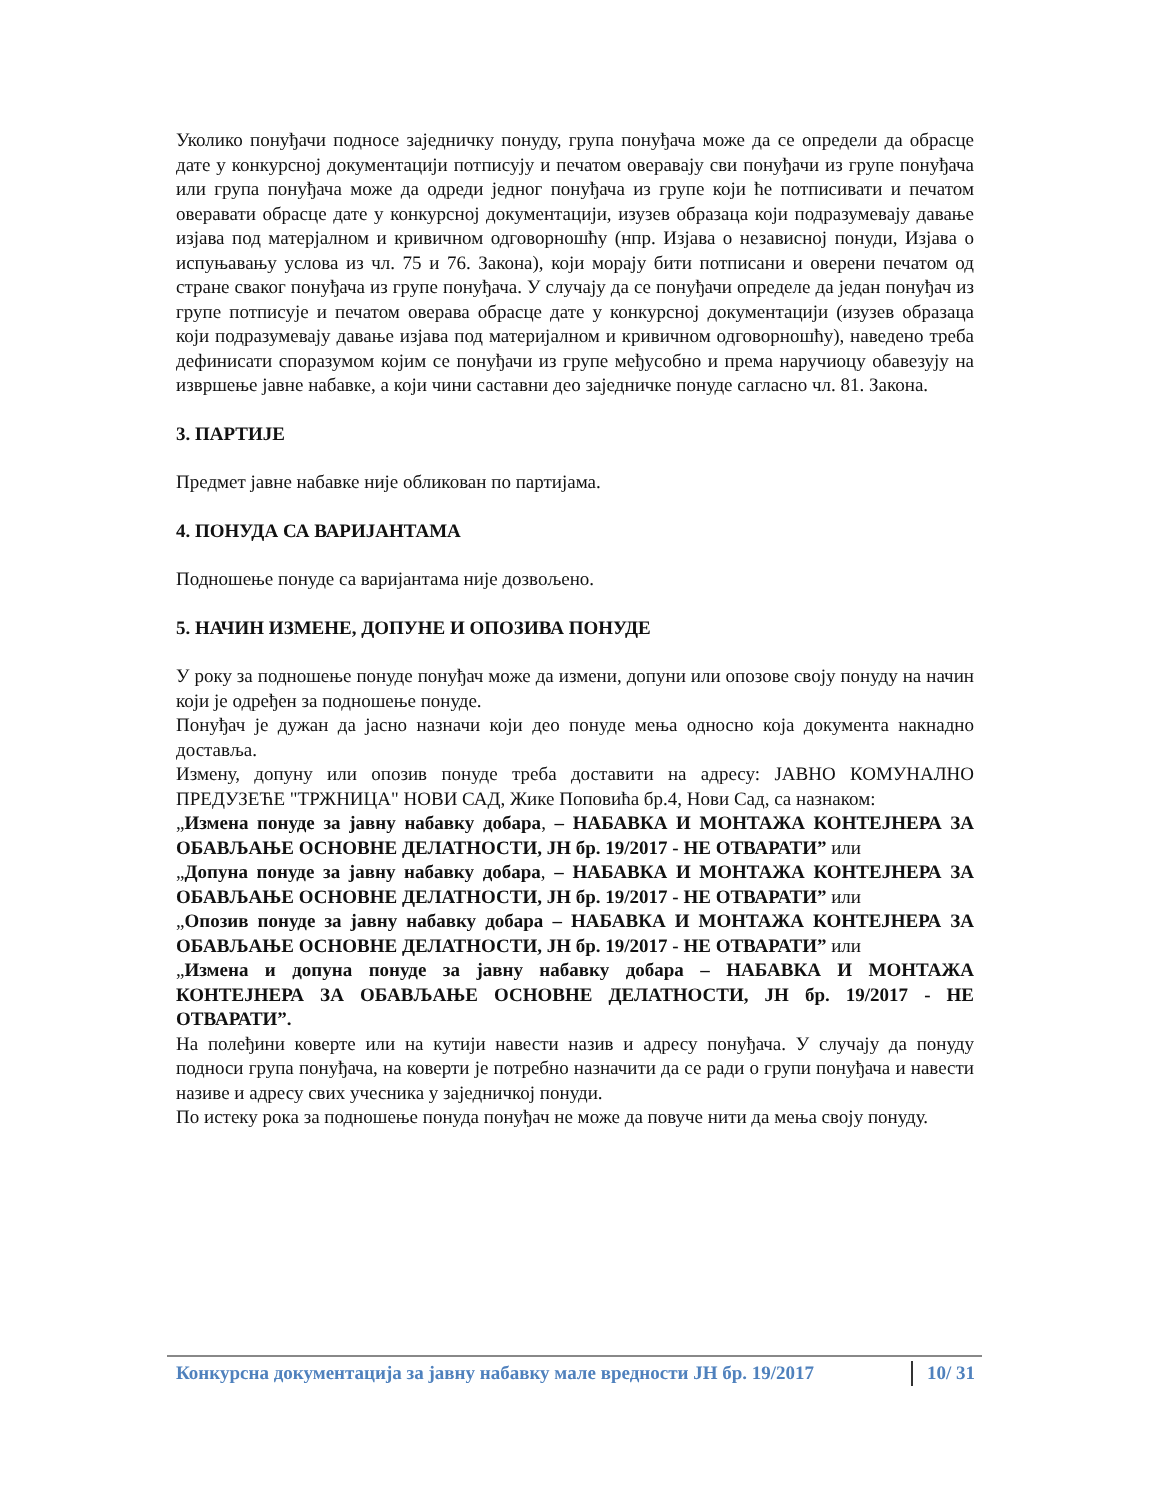Уколико понуђачи подносе заједничку понуду, група понуђача може да се определи да обрасце дате у конкурсној документацији потписују и печатом оверавају сви понуђачи из групе понуђача или група понуђача може да одреди једног понуђача из групе који ће потписивати и печатом оверавати обрасце дате у конкурсној документацији, изузев образаца који подразумевају давање изјава под матерјалном и кривичном одговорношћу (нпр. Изјава о независној понуди, Изјава о испуњавању услова из чл. 75 и 76. Закона), који морају бити потписани и оверени печатом од стране сваког понуђача из групе понуђача. У случају да се понуђачи определе да један понуђач из групе потписује и печатом оверава обрасце дате у конкурсној документацији (изузев образаца који подразумевају давање изјава под материјалном и кривичном одговорношћу), наведено треба дефинисати споразумом којим се понуђачи из групе међусобно и према наручиоцу обавезују на извршење јавне набавке, а који чини саставни део заједничке понуде сагласно чл. 81. Закона.
3. ПАРТИЈЕ
Предмет јавне набавке није обликован по партијама.
4. ПОНУДА СА ВАРИЈАНТАМА
Подношење понуде са варијантама није дозвољено.
5. НАЧИН ИЗМЕНЕ, ДОПУНЕ И ОПОЗИВА ПОНУДЕ
У року за подношење понуде понуђач може да измени, допуни или опозове своју понуду на начин који је одређен за подношење понуде.
Понуђач је дужан да јасно назначи који део понуде мења односно која документа накнадно доставља.
Измену, допуну или опозив понуде треба доставити на адресу: ЈАВНО КОМУНАЛНО ПРЕДУЗЕЋЕ "ТРЖНИЦА" НОВИ САД, Жике Поповића бр.4, Нови Сад, са назнаком:
„Измена понуде за јавну набавку добара, – НАБАВКА И МОНТАЖА КОНТЕЈНЕРА ЗА ОБАВЉАЊЕ ОСНОВНЕ ДЕЛАТНОСТИ, ЈН бр. 19/2017 - НЕ ОТВАРАТИ” или
„Допуна понуде за јавну набавку добара, – НАБАВКА И МОНТАЖА КОНТЕЈНЕРА ЗА ОБАВЉАЊЕ ОСНОВНЕ ДЕЛАТНОСТИ, ЈН бр. 19/2017 - НЕ ОТВАРАТИ” или
„Опозив понуде за јавну набавку добара – НАБАВКА И МОНТАЖА КОНТЕЈНЕРА ЗА ОБАВЉАЊЕ ОСНОВНЕ ДЕЛАТНОСТИ, ЈН бр. 19/2017 - НЕ ОТВАРАТИ” или
„Измена и допуна понуде за јавну набавку добара – НАБАВКА И МОНТАЖА КОНТЕЈНЕРА ЗА ОБАВЉАЊЕ ОСНОВНЕ ДЕЛАТНОСТИ, ЈН бр. 19/2017 - НЕ ОТВАРАТИ”.
На полеђини коверте или на кутији навести назив и адресу понуђача. У случају да понуду подноси група понуђача, на коверти је потребно назначити да се ради о групи понуђача и навести називе и адресу свих учесника у заједничкој понуди.
По истеку рока за подношење понуда понуђач не може да повуче нити да мења своју понуду.
Конкурсна документација за јавну набавку мале вредности ЈН бр. 19/2017 10/ 31